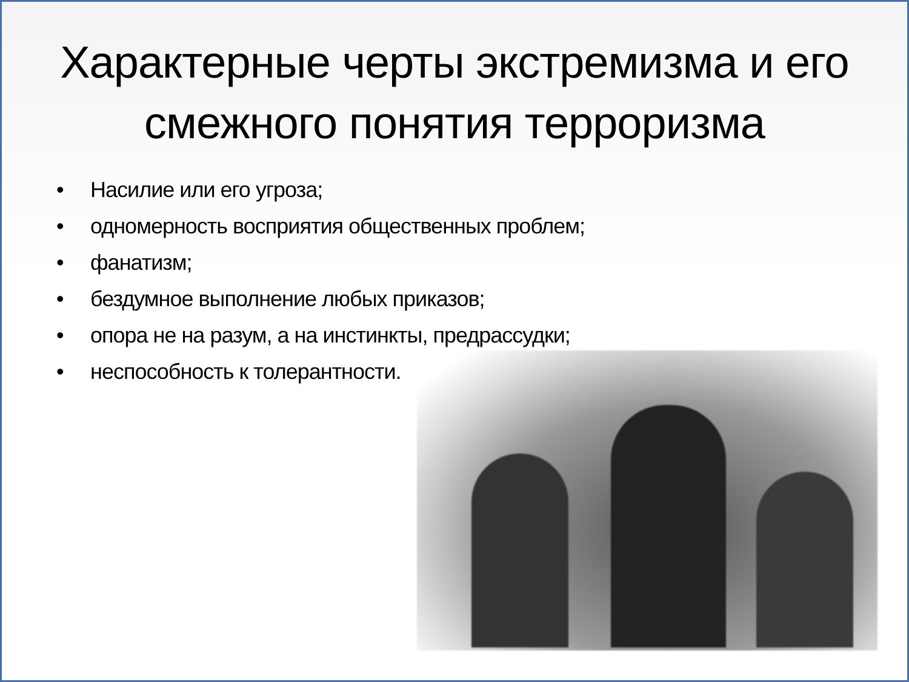Характерные черты экстремизма и его смежного понятия терроризма
• Насилие или его угроза;
• одномерность восприятия общественных проблем;
• фанатизм;
• бездумное выполнение любых приказов;
• опора не на разум, а на инстинкты, предрассудки;
• неспособность к толерантности.